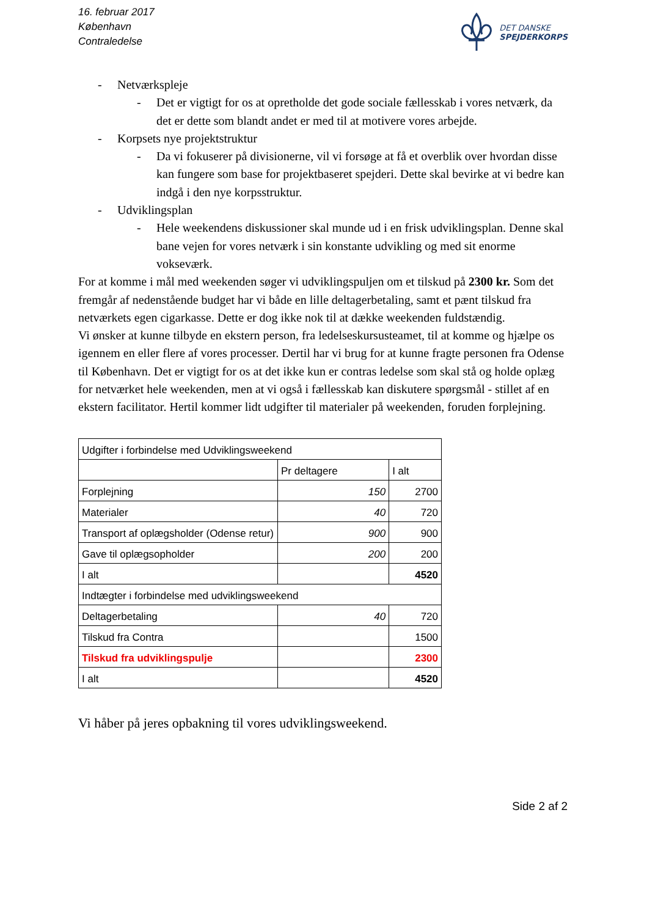16. februar 2017
København
Contraledelse
DET DANSKE
SPEJDERKORPS
- Netværkspleje
- Det er vigtigt for os at opretholde det gode sociale fællesskab i vores netværk, da det er dette som blandt andet er med til at motivere vores arbejde.
- Korpsets nye projektstruktur
- Da vi fokuserer på divisionerne, vil vi forsøge at få et overblik over hvordan disse kan fungere som base for projektbaseret spejderi. Dette skal bevirke at vi bedre kan indgå i den nye korpsstruktur.
- Udviklingsplan
- Hele weekendens diskussioner skal munde ud i en frisk udviklingsplan. Denne skal bane vejen for vores netværk i sin konstante udvikling og med sit enorme vokseværk.
For at komme i mål med weekenden søger vi udviklingspuljen om et tilskud på 2300 kr. Som det fremgår af nedenstående budget har vi både en lille deltagerbetaling, samt et pænt tilskud fra netværkets egen cigarkasse. Dette er dog ikke nok til at dække weekenden fuldstændig.
Vi ønsker at kunne tilbyde en ekstern person, fra ledelseskursusteamet, til at komme og hjælpe os igennem en eller flere af vores processer. Dertil har vi brug for at kunne fragte personen fra Odense til København. Det er vigtigt for os at det ikke kun er contras ledelse som skal stå og holde oplæg for netværket hele weekenden, men at vi også i fællesskab kan diskutere spørgsmål - stillet af en ekstern facilitator. Hertil kommer lidt udgifter til materialer på weekenden, foruden forplejning.
| Udgifter i forbindelse med Udviklingsweekend | | |
| | Pr deltagere | I alt |
| Forplejning | 150 | 2700 |
| Materialer | 40 | 720 |
| Transport af oplægsholder (Odense retur) | 900 | 900 |
| Gave til oplægsopholder | 200 | 200 |
| I alt | | 4520 |
| Indtægter i forbindelse med udviklingsweekend | | |
| Deltagerbetaling | 40 | 720 |
| Tilskud fra Contra | | 1500 |
| Tilskud fra udviklingspulje | | 2300 |
| I alt | | 4520 |
Vi håber på jeres opbakning til vores udviklingsweekend.
Side 2 af 2